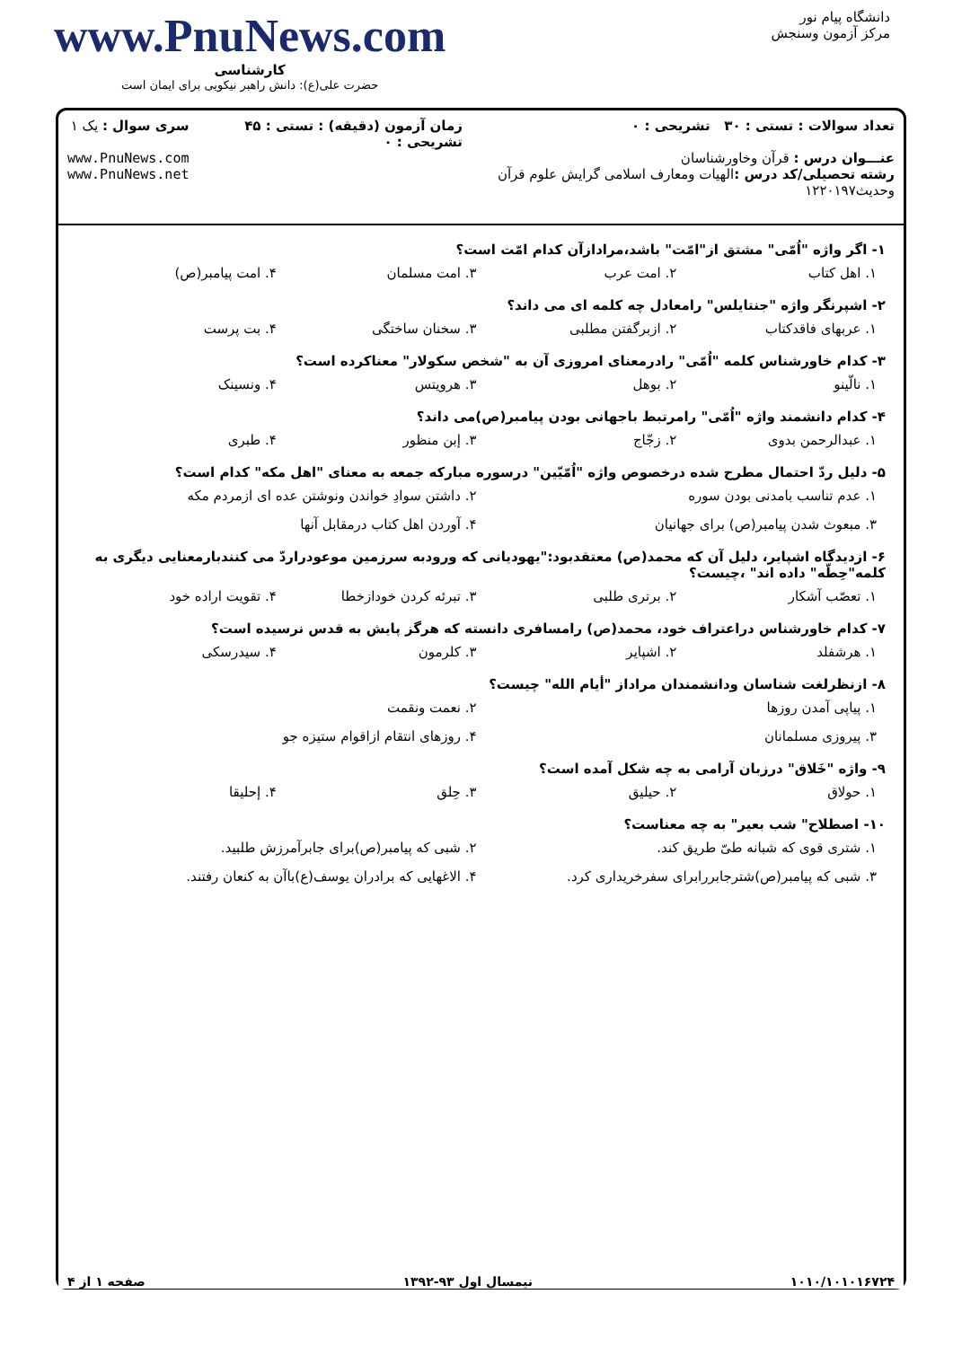دانشگاه پیام نور
مرکز آزمون وسنجش
www.PnuNews.com
کارشناسی
حضرت علی(ع): دانش راهبر نیکویی برای ایمان است
تعداد سوالات : تستی : ۳۰ تشریحی : ۰
عنـــوان درس : قرآن وخاورشناسان
رشته تحصیلی/کد درس : الهیات ومعارف اسلامی گرایش علوم قرآن وحدیث۱۲۲۰۱۹۷
زمان آزمون (دقیقه) : تستی : ۴۵ تشریحی : ۰
سری سوال : یک ۱
www.PnuNews.com
www.PnuNews.net
۱- اگر واژه "اُمّی" مشتق از"امّت" باشد،مرادازآن کدام امّت است؟
۱. اهل کتاب ۲. امت عرب ۳. امت مسلمان ۴. امت پیامبر(ص)
۲- اشپرنگر واژه "جنتایلس" رامعادل چه کلمه ای می داند؟
۱. عربهای فاقدکتاب ۲. ازبرگفتن مطلبی ۳. سخنان ساختگی ۴. بت پرست
۳- کدام خاورشناس کلمه "اُمّی" رادرمعنای امروزی آن به "شخص سکولار" معناکرده است؟
۱. نالّینو ۲. بوهل ۳. هرویتس ۴. ونسینک
۴- کدام دانشمند واژه "اُمّی" رامرتبط باجهانی بودن پیامبر(ص)می داند؟
۱. عبدالرحمن بدوی ۲. زجّاج ۳. إبن منظور ۴. طبری
۵- دلیل ردّ احتمال مطرح شده درخصوص واژه "اُمّیّین" درسوره مبارکه جمعه به معنای "اهل مکه" کدام است؟
۱. عدم تناسب بامدنی بودن سوره
۲. داشتن سوادِ خواندن ونوشتن عده ای ازمردم مکه
۳. مبعوث شدن پیامبر(ص) برای جهانیان
۴. آوردن اهل کتاب درمقابل آنها
۶- ازدیدگاه اشپایر، دلیل آن که محمد(ص) معتقدبود:"یهودیانی که ورودبه سرزمین موعودراردّ می کنندبارمعنایی دیگری به کلمه"حِطّه" داده اند" ،چیست؟
۱. تعصّب آشکار ۲. برتری طلبی ۳. تبرئه کردن خودازخطا ۴. تقویت اراده خود
۷- کدام خاورشناس دراعتراف خود، محمد(ص) رامسافری دانسته که هرگز پایش به قدس نرسیده است؟
۱. هرشفلد ۲. اشپایر ۳. کلرمون ۴. سیدرسکی
۸- ازنظرلغت شناسان ودانشمندان مراداز "أیام الله" چیست؟
۱. پیاپی آمدن روزها
۲. نعمت ونقمت
۳. پیروزی مسلمانان
۴. روزهای انتقام ازاقوام ستیزه جو
۹- واژه "خَلاق" درزبان آرامی به چه شکل آمده است؟
۱. حولاق ۲. حیلیق ۳. حِلق ۴. إحلیقا
۱۰- اصطلاح" شب بعیر" به چه معناست؟
۱. شتری قوی که شبانه طیّ طریق کند.
۲. شبی که پیامبر(ص)برای جابرآمرزش طلبید.
۳. شبی که پیامبر(ص)شترجابررابرای سفرخریداری کرد.
۴. الاغهایی که برادران یوسف(ع)باآن به کنعان رفتند.
۱۰۱۰/۱۰۱۰۱۶۷۲۴ نیمسال اول ۹۳-۱۳۹۲ صفحه ۱ از ۴